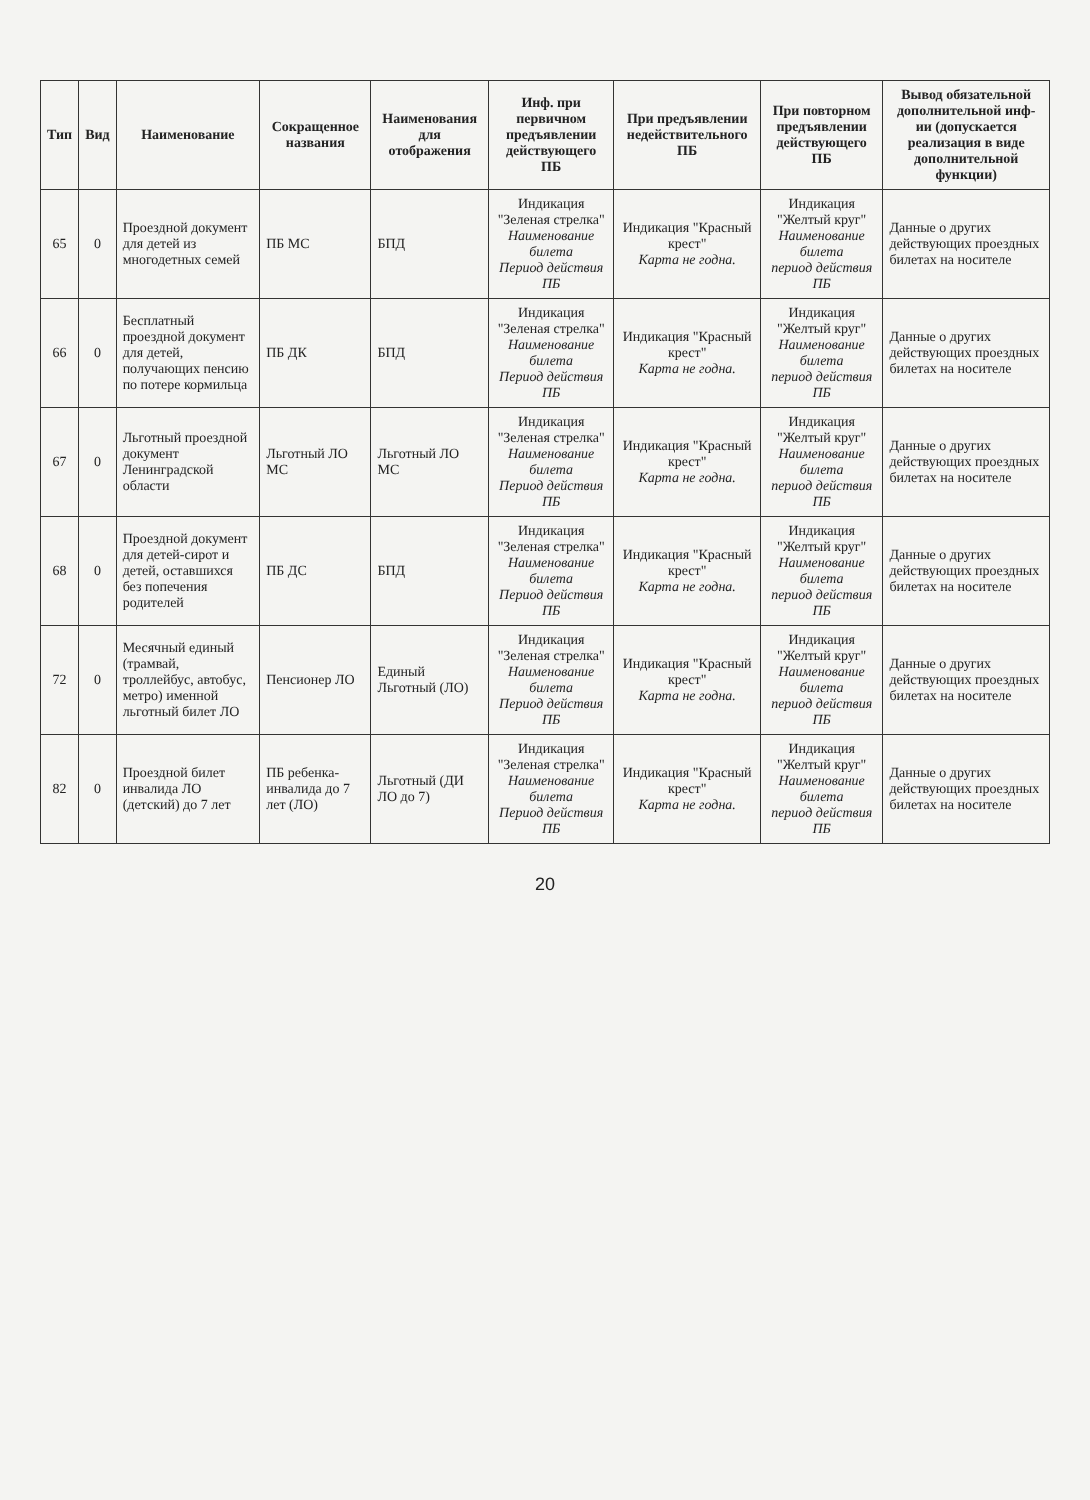| Тип | Вид | Наименование | Сокращенное названия | Наименования для отображения | Инф. при первичном предъявлении действующего ПБ | При предъявлении недействительного ПБ | При повторном предъявлении действующего ПБ | Вывод обязательной дополнительной инф-ии (допускается реализация в виде дополнительной функции) |
| --- | --- | --- | --- | --- | --- | --- | --- | --- |
| 65 | 0 | Проездной документ для детей из многодетных семей | ПБ МС | БПД | Индикация "Зеленая стрелка" Наименование билета Период действия ПБ | Индикация "Красный крест" Карта не годна. | Индикация "Желтый круг" Наименование билета период действия ПБ | Данные о других действующих проездных билетах на носителе |
| 66 | 0 | Бесплатный проездной документ для детей, получающих пенсию по потере кормильца | ПБ ДК | БПД | Индикация "Зеленая стрелка" Наименование билета Период действия ПБ | Индикация "Красный крест" Карта не годна. | Индикация "Желтый круг" Наименование билета период действия ПБ | Данные о других действующих проездных билетах на носителе |
| 67 | 0 | Льготный проездной документ Ленинградской области | Льготный ЛО МС | Льготный ЛО МС | Индикация "Зеленая стрелка" Наименование билета Период действия ПБ | Индикация "Красный крест" Карта не годна. | Индикация "Желтый круг" Наименование билета период действия ПБ | Данные о других действующих проездных билетах на носителе |
| 68 | 0 | Проездной документ для детей-сирот и детей, оставшихся без попечения родителей | ПБ ДС | БПД | Индикация "Зеленая стрелка" Наименование билета Период действия ПБ | Индикация "Красный крест" Карта не годна. | Индикация "Желтый круг" Наименование билета период действия ПБ | Данные о других действующих проездных билетах на носителе |
| 72 | 0 | Месячный единый (трамвай, троллейбус, автобус, метро) именной льготный билет ЛО | Пенсионер ЛО | Единый Льготный (ЛО) | Индикация "Зеленая стрелка" Наименование билета Период действия ПБ | Индикация "Красный крест" Карта не годна. | Индикация "Желтый круг" Наименование билета период действия ПБ | Данные о других действующих проездных билетах на носителе |
| 82 | 0 | Проездной билет инвалида ЛО (детский) до 7 лет | ПБ ребенка-инвалида до 7 лет (ЛО) | Льготный (ДИ ЛО до 7) | Индикация "Зеленая стрелка" Наименование билета Период действия ПБ | Индикация "Красный крест" Карта не годна. | Индикация "Желтый круг" Наименование билета период действия ПБ | Данные о других действующих проездных билетах на носителе |
20